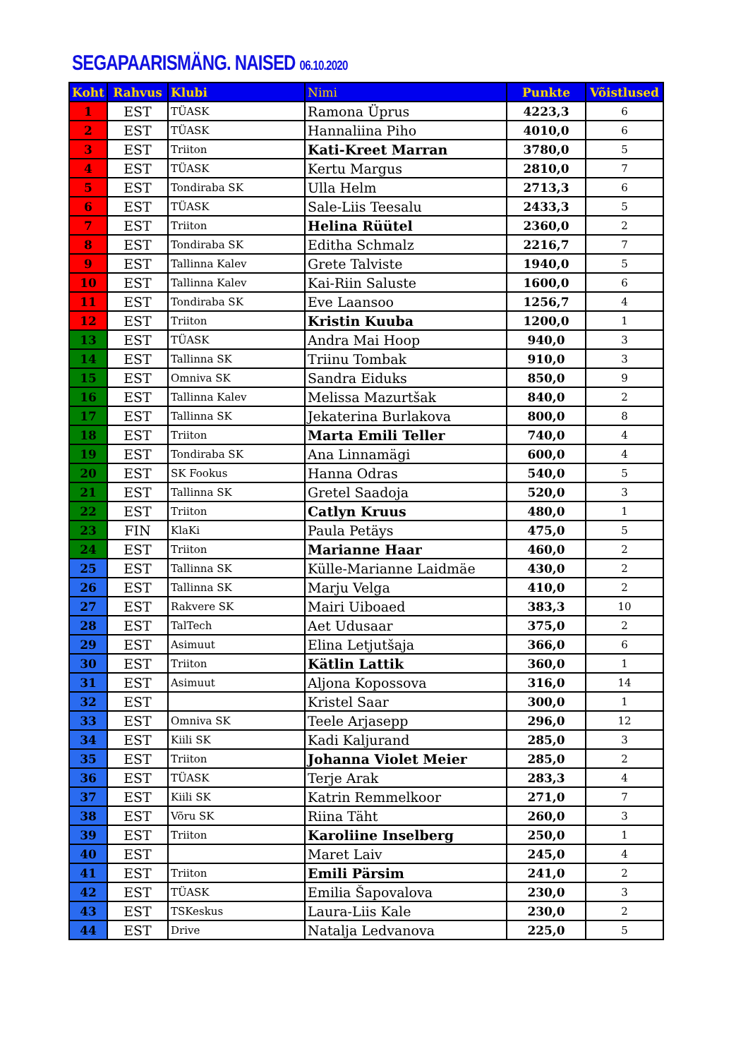SEGAPAARISMÄNG. NAISED 06.10.2020
| Koht | Rahvus | Klubi | Nimi | Punkte | Võistlused |
| --- | --- | --- | --- | --- | --- |
| 1 | EST | TÜASK | Ramona Üprus | 4223,3 | 6 |
| 2 | EST | TÜASK | Hannaliina Piho | 4010,0 | 6 |
| 3 | EST | Triiton | Kati-Kreet Marran | 3780,0 | 5 |
| 4 | EST | TÜASK | Kertu Margus | 2810,0 | 7 |
| 5 | EST | Tondiraba SK | Ulla Helm | 2713,3 | 6 |
| 6 | EST | TÜASK | Sale-Liis Teesalu | 2433,3 | 5 |
| 7 | EST | Triiton | Helina Rüütel | 2360,0 | 2 |
| 8 | EST | Tondiraba SK | Editha Schmalz | 2216,7 | 7 |
| 9 | EST | Tallinna Kalev | Grete Talviste | 1940,0 | 5 |
| 10 | EST | Tallinna Kalev | Kai-Riin Saluste | 1600,0 | 6 |
| 11 | EST | Tondiraba SK | Eve Laansoo | 1256,7 | 4 |
| 12 | EST | Triiton | Kristin Kuuba | 1200,0 | 1 |
| 13 | EST | TÜASK | Andra Mai Hoop | 940,0 | 3 |
| 14 | EST | Tallinna SK | Triinu Tombak | 910,0 | 3 |
| 15 | EST | Omniva SK | Sandra Eiduks | 850,0 | 9 |
| 16 | EST | Tallinna Kalev | Melissa Mazurtšak | 840,0 | 2 |
| 17 | EST | Tallinna SK | Jekaterina Burlakova | 800,0 | 8 |
| 18 | EST | Triiton | Marta Emili Teller | 740,0 | 4 |
| 19 | EST | Tondiraba SK | Ana Linnamägi | 600,0 | 4 |
| 20 | EST | SK Fookus | Hanna Odras | 540,0 | 5 |
| 21 | EST | Tallinna SK | Gretel Saadoja | 520,0 | 3 |
| 22 | EST | Triiton | Catlyn Kruus | 480,0 | 1 |
| 23 | FIN | KlaKi | Paula Petäys | 475,0 | 5 |
| 24 | EST | Triiton | Marianne Haar | 460,0 | 2 |
| 25 | EST | Tallinna SK | Külle-Marianne Laidmäe | 430,0 | 2 |
| 26 | EST | Tallinna SK | Marju Velga | 410,0 | 2 |
| 27 | EST | Rakvere SK | Mairi Uiboaed | 383,3 | 10 |
| 28 | EST | TalTech | Aet Udusaar | 375,0 | 2 |
| 29 | EST | Asimuut | Elina Letjutšaja | 366,0 | 6 |
| 30 | EST | Triiton | Kätlin Lattik | 360,0 | 1 |
| 31 | EST | Asimuut | Aljona Kopossova | 316,0 | 14 |
| 32 | EST | | Kristel Saar | 300,0 | 1 |
| 33 | EST | Omniva SK | Teele Arjasepp | 296,0 | 12 |
| 34 | EST | Kiili SK | Kadi Kaljurand | 285,0 | 3 |
| 35 | EST | Triiton | Johanna Violet Meier | 285,0 | 2 |
| 36 | EST | TÜASK | Terje Arak | 283,3 | 4 |
| 37 | EST | Kiili SK | Katrin Remmelkoor | 271,0 | 7 |
| 38 | EST | Võru SK | Riina Täht | 260,0 | 3 |
| 39 | EST | Triiton | Karoliine Inselberg | 250,0 | 1 |
| 40 | EST | | Maret Laiv | 245,0 | 4 |
| 41 | EST | Triiton | Emili Pärsim | 241,0 | 2 |
| 42 | EST | TÜASK | Emilia Šapovalova | 230,0 | 3 |
| 43 | EST | TSKeskus | Laura-Liis Kale | 230,0 | 2 |
| 44 | EST | Drive | Natalja Ledvanova | 225,0 | 5 |